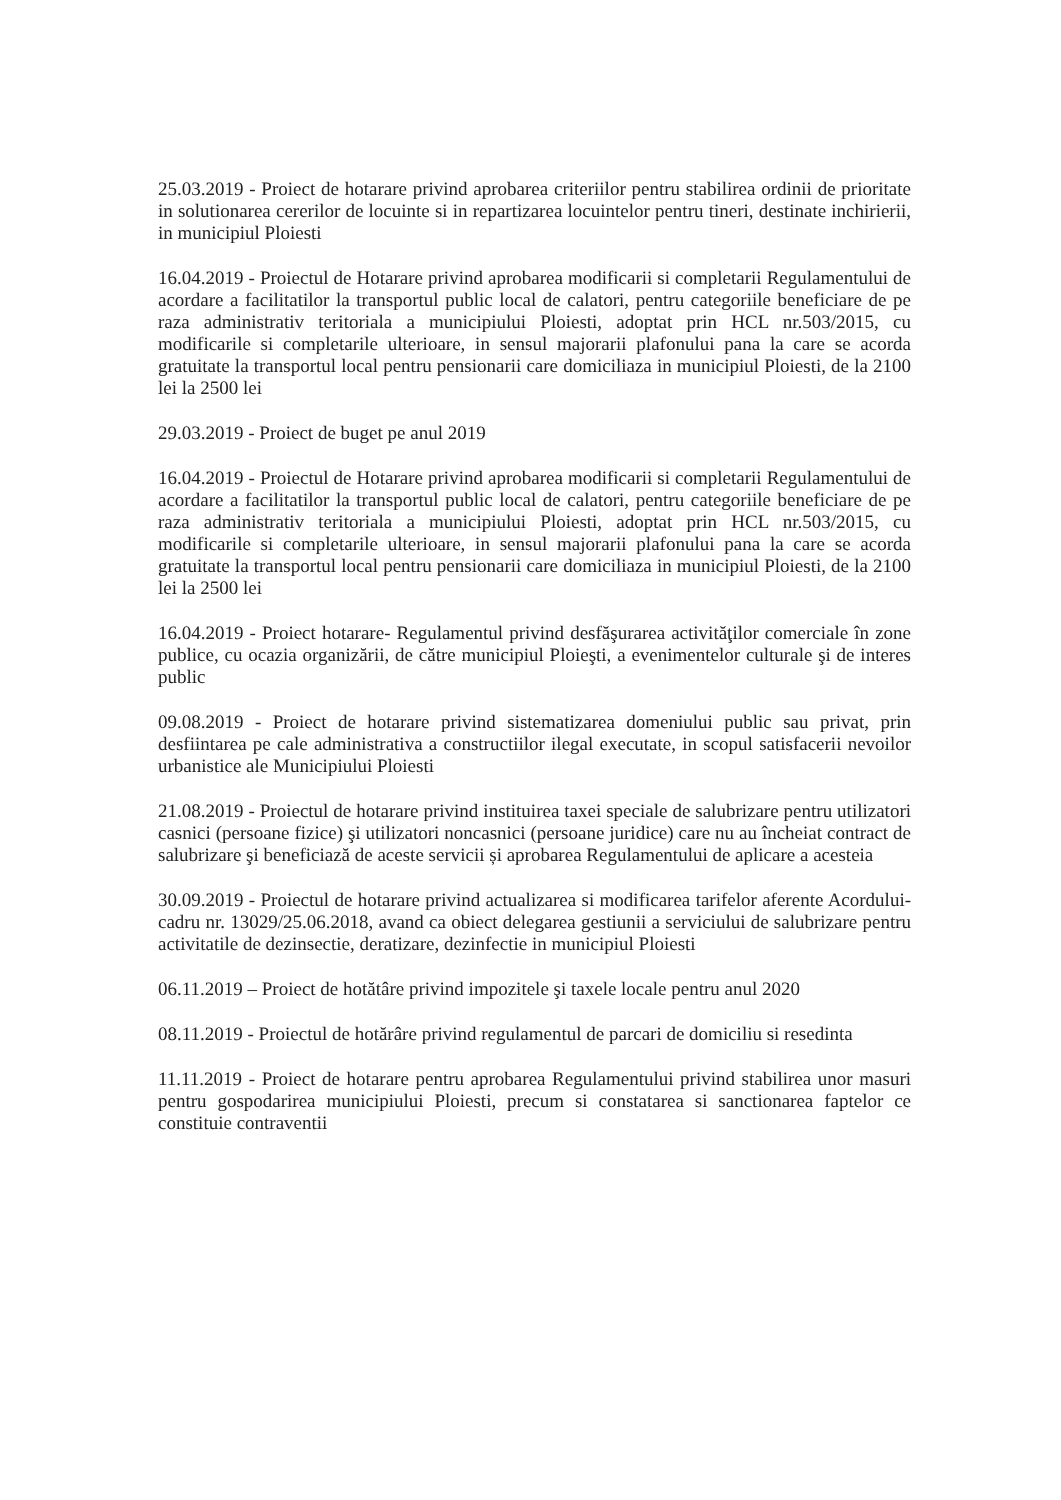25.03.2019 - Proiect de hotarare privind aprobarea criteriilor pentru stabilirea ordinii de prioritate in solutionarea cererilor de locuinte si in repartizarea locuintelor pentru tineri, destinate inchirierii, in municipiul Ploiesti
16.04.2019 - Proiectul de Hotarare privind aprobarea modificarii si completarii Regulamentului de acordare a facilitatilor la transportul public local de calatori, pentru categoriile beneficiare de pe raza administrativ teritoriala a municipiului Ploiesti, adoptat prin HCL nr.503/2015, cu modificarile si completarile ulterioare, in sensul majorarii plafonului pana la care se acorda gratuitate la transportul local pentru pensionarii care domiciliaza in municipiul Ploiesti, de la 2100 lei la 2500 lei
29.03.2019 - Proiect de buget pe anul 2019
16.04.2019 - Proiectul de Hotarare privind aprobarea modificarii si completarii Regulamentului de acordare a facilitatilor la transportul public local de calatori, pentru categoriile beneficiare de pe raza administrativ teritoriala a municipiului Ploiesti, adoptat prin HCL nr.503/2015, cu modificarile si completarile ulterioare, in sensul majorarii plafonului pana la care se acorda gratuitate la transportul local pentru pensionarii care domiciliaza in municipiul Ploiesti, de la 2100 lei la 2500 lei
16.04.2019 - Proiect hotarare- Regulamentul privind desfăşurarea activităţilor comerciale în zone publice, cu ocazia organizării, de către municipiul Ploieşti, a evenimentelor culturale şi de interes public
09.08.2019 - Proiect de hotarare privind sistematizarea domeniului public sau privat, prin desfiintarea pe cale administrativa a constructiilor ilegal executate, in scopul satisfacerii nevoilor urbanistice ale Municipiului Ploiesti
21.08.2019 - Proiectul de hotarare privind instituirea taxei speciale de salubrizare pentru utilizatori casnici (persoane fizice) şi utilizatori noncasnici (persoane juridice) care nu au încheiat contract de salubrizare şi beneficiază de aceste servicii și aprobarea Regulamentului de aplicare a acesteia
30.09.2019 - Proiectul de hotarare privind actualizarea si modificarea tarifelor aferente Acordului-cadru nr. 13029/25.06.2018, avand ca obiect delegarea gestiunii a serviciului de salubrizare pentru activitatile de dezinsectie, deratizare, dezinfectie in municipiul Ploiesti
06.11.2019 – Proiect de hotătâre privind impozitele şi taxele locale pentru anul 2020
08.11.2019 - Proiectul de hotărâre privind regulamentul de parcari de domiciliu si resedinta
11.11.2019 - Proiect de hotarare pentru aprobarea Regulamentului privind stabilirea unor masuri pentru gospodarirea municipiului Ploiesti, precum si constatarea si sanctionarea faptelor ce constituie contraventii